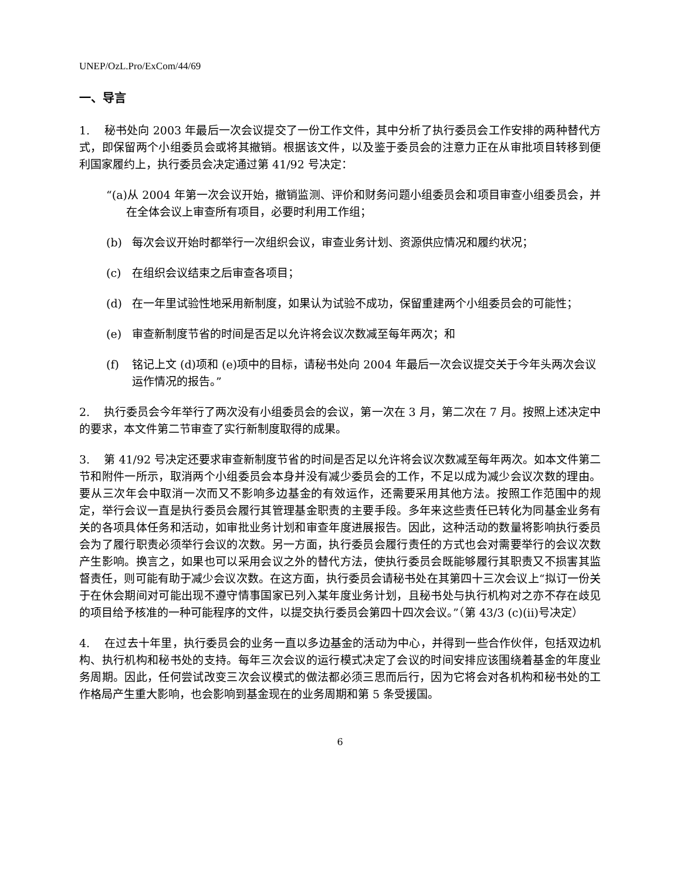UNEP/OzL.Pro/ExCom/44/69
一、导言
1. 秘书处向 2003 年最后一次会议提交了一份工作文件，其中分析了执行委员会工作安排的两种替代方式，即保留两个小组委员会或将其撤销。根据该文件，以及鉴于委员会的注意力正在从审批项目转移到便利国家履约上，执行委员会决定通过第 41/92 号决定：
“(a)从 2004 年第一次会议开始，撤销监测、评价和财务问题小组委员会和项目审查小组委员会，并在全体会议上审查所有项目，必要时利用工作组；
(b) 每次会议开始时都举行一次组织会议，审查业务计划、资源供应情况和履约状况；
(c) 在组织会议结束之后审查各项目；
(d) 在一年里试验性地采用新制度，如果认为试验不成功，保留重建两个小组委员会的可能性；
(e) 审查新制度节省的时间是否足以允许将会议次数减至每年两次；和
(f) 铭记上文 (d)项和 (e)项中的目标，请秘书处向 2004 年最后一次会议提交关于今年头两次会议运作情况的报告。”
2. 执行委员会今年举行了两次没有小组委员会的会议，第一次在 3 月，第二次在 7 月。按照上述决定中的要求，本文件第二节审查了实行新制度取得的成果。
3. 第 41/92 号决定还要求审查新制度节省的时间是否足以允许将会议次数减至每年两次。如本文件第二节和附件一所示，取消两个小组委员会本身并没有减少委员会的工作，不足以成为减少会议次数的理由。要从三次年会中取消一次而又不影响多边基金的有效运作，还需要采用其他方法。按照工作范围中的规定，举行会议一直是执行委员会履行其管理基金职责的主要手段。多年来这些责任已转化为同基金业务有关的各项具体任务和活动，如审批业务计划和审查年度进展报告。因此，这种活动的数量将影响执行委员会为了履行职责必须举行会议的次数。另一方面，执行委员会履行责任的方式也会对需要举行的会议次数产生影响。换言之，如果也可以采用会议之外的替代方法，使执行委员会既能够履行其职责又不损害其监督责任，则可能有助于减少会议次数。在这方面，执行委员会请秘书处在其第四十三次会议上“拟订一份关于在休会期间对可能出现不遵守情事国家已列入某年度业务计划，且秘书处与执行机构对之亦不存在歧见的项目给予核准的一种可能程序的文件，以提交执行委员会第四十四次会议。”（第 43/3 (c)(ii)号决定）
4. 在过去十年里，执行委员会的业务一直以多边基金的活动为中心，并得到一些合作伙伴，包括双边机构、执行机构和秘书处的支持。每年三次会议的运行模式决定了会议的时间安排应该围绕着基金的年度业务周期。因此，任何尝试改变三次会议模式的做法都必须三思而后行，因为它将会对各机构和秘书处的工作格局产生重大影响，也会影响到基金现在的业务周期和第 5 条受援国。
6